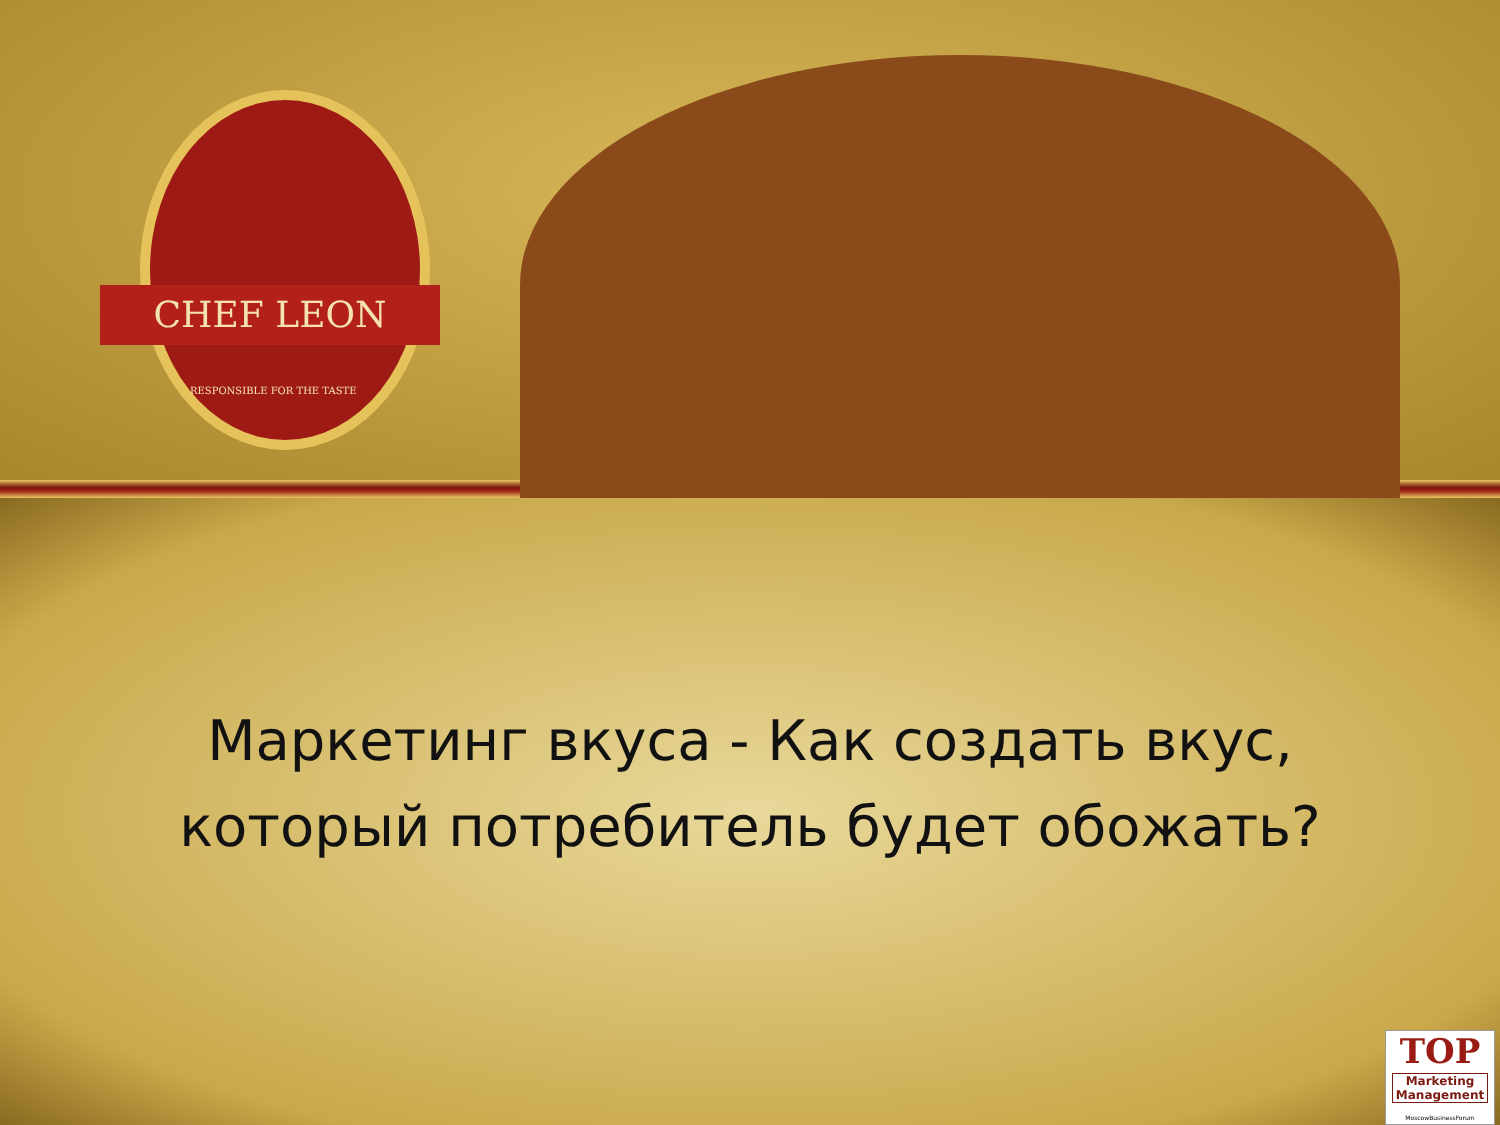CHEF LEON
RESPONSIBLE FOR THE TASTE
Маркетинг вкуса - Как создать вкус,
который потребитель будет обожать?
TOP
Marketing Management
MoscowBusinessForum